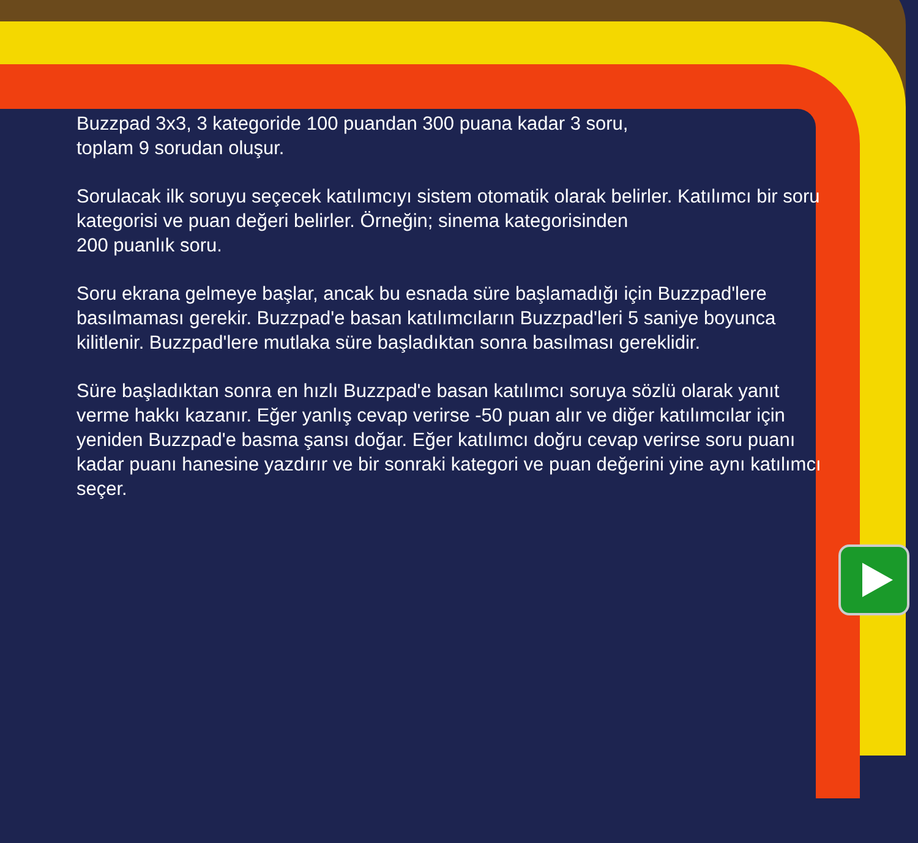Buzzpad 3x3, 3 kategoride 100 puandan 300 puana kadar 3 soru,
toplam 9 sorudan oluşur.
Sorulacak ilk soruyu seçecek katılımcıyı sistem otomatik olarak belirler. Katılımcı bir soru kategorisi ve puan değeri belirler. Örneğin; sinema kategorisinden
200 puanlık soru.
Soru ekrana gelmeye başlar, ancak bu esnada süre başlamadığı için Buzzpad'lere basılmaması gerekir. Buzzpad'e basan katılımcıların Buzzpad'leri 5 saniye boyunca kilitlenir. Buzzpad'lere mutlaka süre başladıktan sonra basılması gereklidir.
Süre başladıktan sonra en hızlı Buzzpad'e basan katılımcı soruya sözlü olarak yanıt verme hakkı kazanır. Eğer yanlış cevap verirse -50 puan alır ve diğer katılımcılar için yeniden Buzzpad'e basma şansı doğar. Eğer katılımcı doğru cevap verirse soru puanı kadar puanı hanesine yazdırır ve bir sonraki kategori ve puan değerini yine aynı katılımcı seçer.